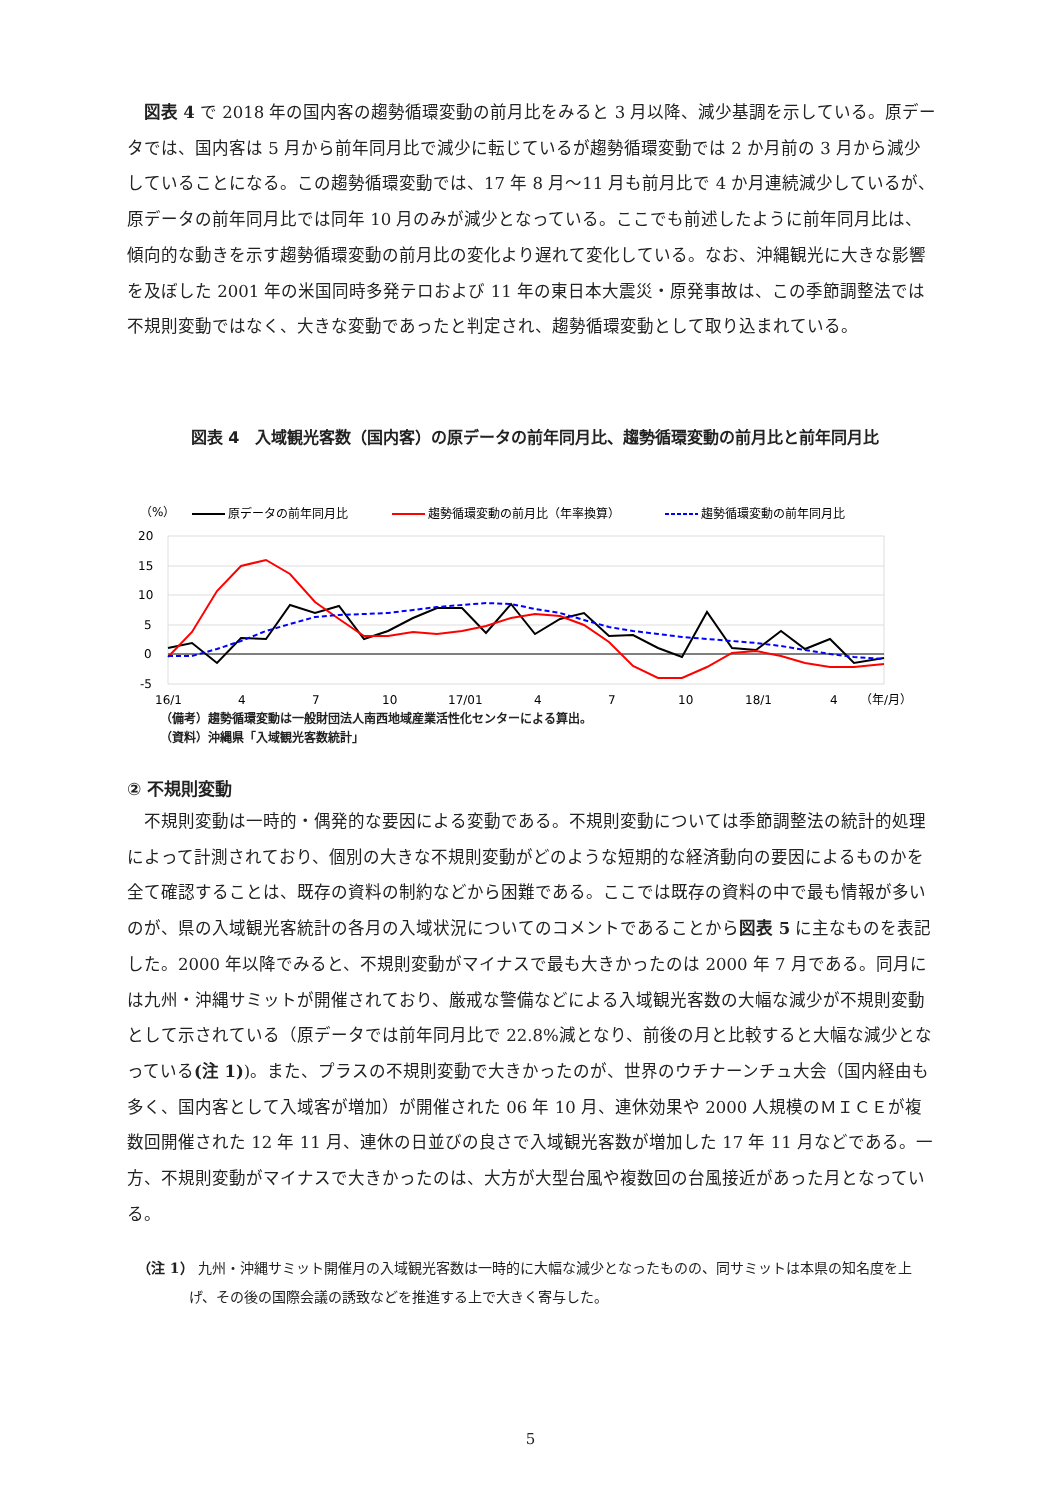図表 4 で 2018 年の国内客の趨勢循環変動の前月比をみると 3 月以降、減少基調を示している。原データでは、国内客は 5 月から前年同月比で減少に転じているが趨勢循環変動では 2 か月前の 3 月から減少していることになる。この趨勢循環変動では、17 年 8 月～11 月も前月比で 4 か月連続減少しているが、原データの前年同月比では同年 10 月のみが減少となっている。ここでも前述したように前年同月比は、傾向的な動きを示す趨勢循環変動の前月比の変化より遅れて変化している。なお、沖縄観光に大きな影響を及ぼした 2001 年の米国同時多発テロおよび 11 年の東日本大震災・原発事故は、この季節調整法では不規則変動ではなく、大きな変動であったと判定され、趨勢循環変動として取り込まれている。
図表 4　入域観光客数（国内客）の原データの前年同月比、趨勢循環変動の前月比と前年同月比
（%）
原データの前年同月比
趨勢循環変動の前月比（年率換算）
趨勢循環変動の前年同月比
20
15
10
5
0
-5
16/1
4
7
10
17/01
4
7
10
18/1
4
（年/月）
（備考）趨勢循環変動は一般財団法人南西地域産業活性化センターによる算出。
（資料）沖縄県「入域観光客数統計」
② 不規則変動
不規則変動は一時的・偶発的な要因による変動である。不規則変動については季節調整法の統計的処理によって計測されており、個別の大きな不規則変動がどのような短期的な経済動向の要因によるものかを全て確認することは、既存の資料の制約などから困難である。ここでは既存の資料の中で最も情報が多いのが、県の入域観光客統計の各月の入域状況についてのコメントであることから図表 5 に主なものを表記した。2000 年以降でみると、不規則変動がマイナスで最も大きかったのは 2000 年 7 月である。同月には九州・沖縄サミットが開催されており、厳戒な警備などによる入域観光客数の大幅な減少が不規則変動として示されている（原データでは前年同月比で 22.8%減となり、前後の月と比較すると大幅な減少となっている(注 1))。また、プラスの不規則変動で大きかったのが、世界のウチナーンチュ大会（国内経由も多く、国内客として入域客が増加）が開催された 06 年 10 月、連休効果や 2000 人規模のＭＩＣＥが複数回開催された 12 年 11 月、連休の日並びの良さで入域観光客数が増加した 17 年 11 月などである。一方、不規則変動がマイナスで大きかったのは、大方が大型台風や複数回の台風接近があった月となっている。
（注 1） 九州・沖縄サミット開催月の入域観光客数は一時的に大幅な減少となったものの、同サミットは本県の知名度を上げ、その後の国際会議の誘致などを推進する上で大きく寄与した。
5